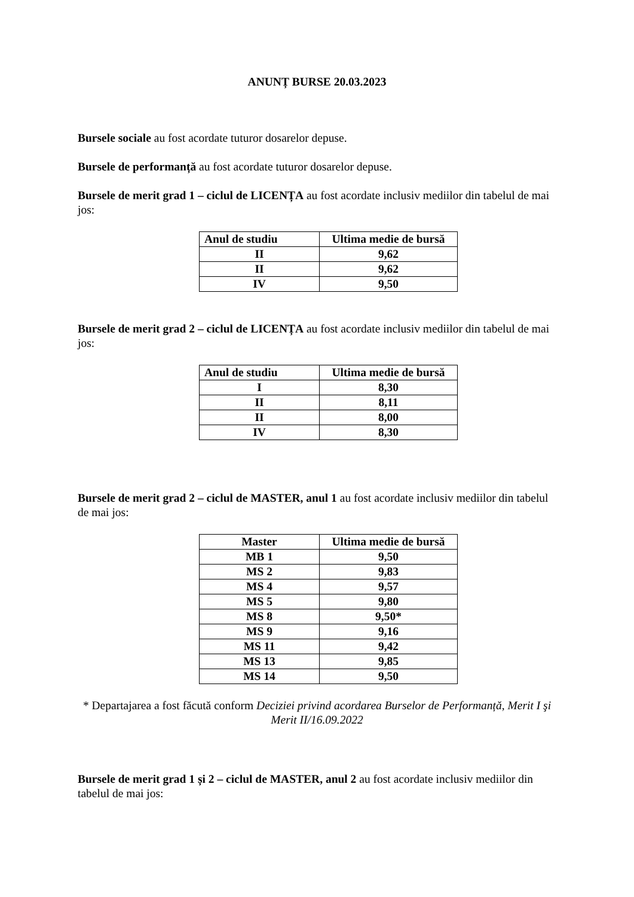ANUNȚ BURSE 20.03.2023
Bursele sociale au fost acordate tuturor dosarelor depuse.
Bursele de performanță au fost acordate tuturor dosarelor depuse.
Bursele de merit grad 1 – ciclul de LICENȚA au fost acordate inclusiv mediilor din tabelul de mai jos:
| Anul de studiu | Ultima medie de bursă |
| --- | --- |
| II | 9,62 |
| II | 9,62 |
| IV | 9,50 |
Bursele de merit grad 2 – ciclul de LICENȚA au fost acordate inclusiv mediilor din tabelul de mai jos:
| Anul de studiu | Ultima medie de bursă |
| --- | --- |
| I | 8,30 |
| II | 8,11 |
| II | 8,00 |
| IV | 8,30 |
Bursele de merit grad 2 – ciclul de MASTER, anul 1 au fost acordate inclusiv mediilor din tabelul de mai jos:
| Master | Ultima medie de bursă |
| --- | --- |
| MB 1 | 9,50 |
| MS 2 | 9,83 |
| MS 4 | 9,57 |
| MS 5 | 9,80 |
| MS 8 | 9,50* |
| MS 9 | 9,16 |
| MS 11 | 9,42 |
| MS 13 | 9,85 |
| MS 14 | 9,50 |
* Departajarea a fost făcută conform Deciziei privind acordarea Burselor de Performanță, Merit I şi Merit II/16.09.2022
Bursele de merit grad 1 și 2 – ciclul de MASTER, anul 2 au fost acordate inclusiv mediilor din tabelul de mai jos: